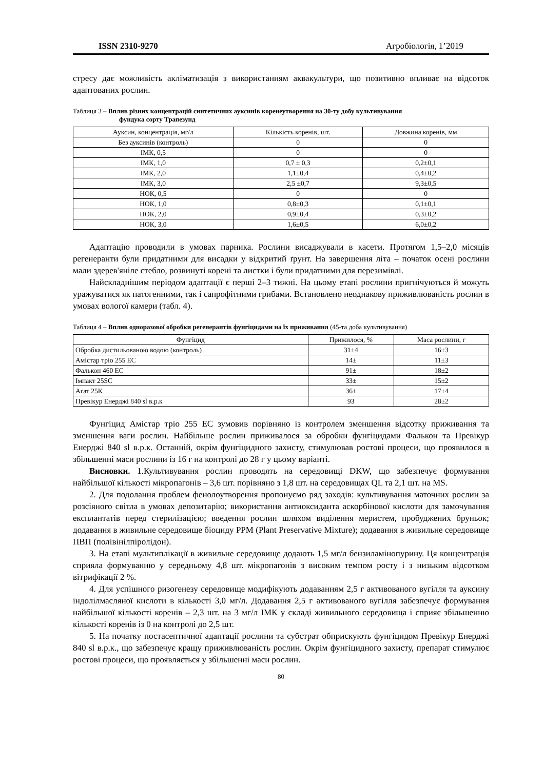ISSN 2310-9270 Агробіологія, 1’2019
стресу дає можливість акліматизація з використанням аквакультури, що позитивно впливає на відсоток адаптованих рослин.
Таблиця 3 – Вплив різних концентрацій синтетичних ауксинів коренеутворення на 30-ту добу культивування
фундука сорту Трапезунд
| Ауксин, концентрація, мг/л | Кількість коренів, шт. | Довжина коренів, мм |
| --- | --- | --- |
| Без ауксинів (контроль) | 0 | 0 |
| ІМК, 0,5 | 0 | 0 |
| ІМК, 1,0 | 0,7 ± 0,3 | 0,2±0,1 |
| ІМК, 2,0 | 1,1±0,4 | 0,4±0,2 |
| ІМК, 3,0 | 2,5 ±0,7 | 9,3±0,5 |
| НОК, 0,5 | 0 | 0 |
| НОК, 1,0 | 0,8±0,3 | 0,1±0,1 |
| НОК, 2,0 | 0,9±0,4 | 0,3±0,2 |
| НОК, 3,0 | 1,6±0,5 | 6,0±0,2 |
Адаптацію проводили в умовах парника. Рослини висаджували в касети. Протягом 1,5–2,0 місяців регенеранти були придатними для висадки у відкритий ґрунт. На завершення літа – початок осені рослини мали здерев'яніле стебло, розвинуті корені та листки і були придатними для перезимівлі.
Найскладнішим періодом адаптації є перші 2–3 тижні. На цьому етапі рослини пригнічуються й можуть уражуватися як патогенними, так і сапрофітними грибами. Встановлено неоднакову приживлюваність рослин в умовах вологої камери (табл. 4).
Таблиця 4 – Вплив одноразової обробки регенерантів фунгіцидами на їх приживання (45-та доба культивування)
| Фунгіцид | Прижилося, % | Маса рослини, г |
| --- | --- | --- |
| Обробка дистильованою водою (контроль) | 31±4 | 16±3 |
| Амістар тріо 255 ЕС | 14± | 11±3 |
| Фалькон 460 ЕС | 91± | 18±2 |
| Імпакт 25SC | 33± | 15±2 |
| Агат 25К | 36± | 17±4 |
| Превікур Енерджі 840 sl в.р.к | 93 | 28±2 |
Фунгіцид Амістар тріо 255 ЕС зумовив порівняно із контролем зменшення відсотку приживання та зменшення ваги рослин. Найбільше рослин приживалося за обробки фунгіцидами Фалькон та Превікур Енерджі 840 sl в.р.к. Останній, окрім фунгіцидного захисту, стимулював ростові процеси, що проявилося в збільшенні маси рослини із 16 г на контролі до 28 г у цьому варіанті.
Висновки. 1.Культивування рослин проводять на середовищі DKW, що забезпечує формування найбільшої кількості мікропагонів – 3,6 шт. порівняно з 1,8 шт. на середовищах QL та 2,1 шт. на MS.
2. Для подолання проблем фенолоутворення пропонуємо ряд заходів: культивування маточних рослин за розсіяного світла в умовах депозитарію; використання антиоксиданта аскорбінової кислоти для замочування експлантатів перед стерилізацією; введення рослин шляхом виділення меристем, пробуджених бруньок; додавання в живильне середовище біоциду PPM (Plant Preservative Mixture); додавання в живильне середовище ПВП (полівінілпіролідон).
3. На етапі мультиплікації в живильне середовище додають 1,5 мг/л бензиламінопурину. Ця концентрація сприяла формуванню у середньому 4,8 шт. мікропагонів з високим темпом росту і з низьким відсотком вітрифікації 2 %.
4. Для успішного ризогенезу середовище модифікують додаванням 2,5 г активованого вугілля та ауксину індолілмасляної кислоти в кількості 3,0 мг/л. Додавання 2,5 г активованого вугілля забезпечує формування найбільшої кількості коренів – 2,3 шт. на 3 мг/л ІМК у складі живильного середовища і сприяє збільшенню кількості коренів із 0 на контролі до 2,5 шт.
5. На початку постасептичної адаптації рослини та субстрат обприскують фунгіцидом Превікур Енерджі 840 sl в.р.к., що забезпечує кращу приживлюваність рослин. Окрім фунгіцидного захисту, препарат стимулює ростові процеси, що проявляється у збільшенні маси рослин.
80